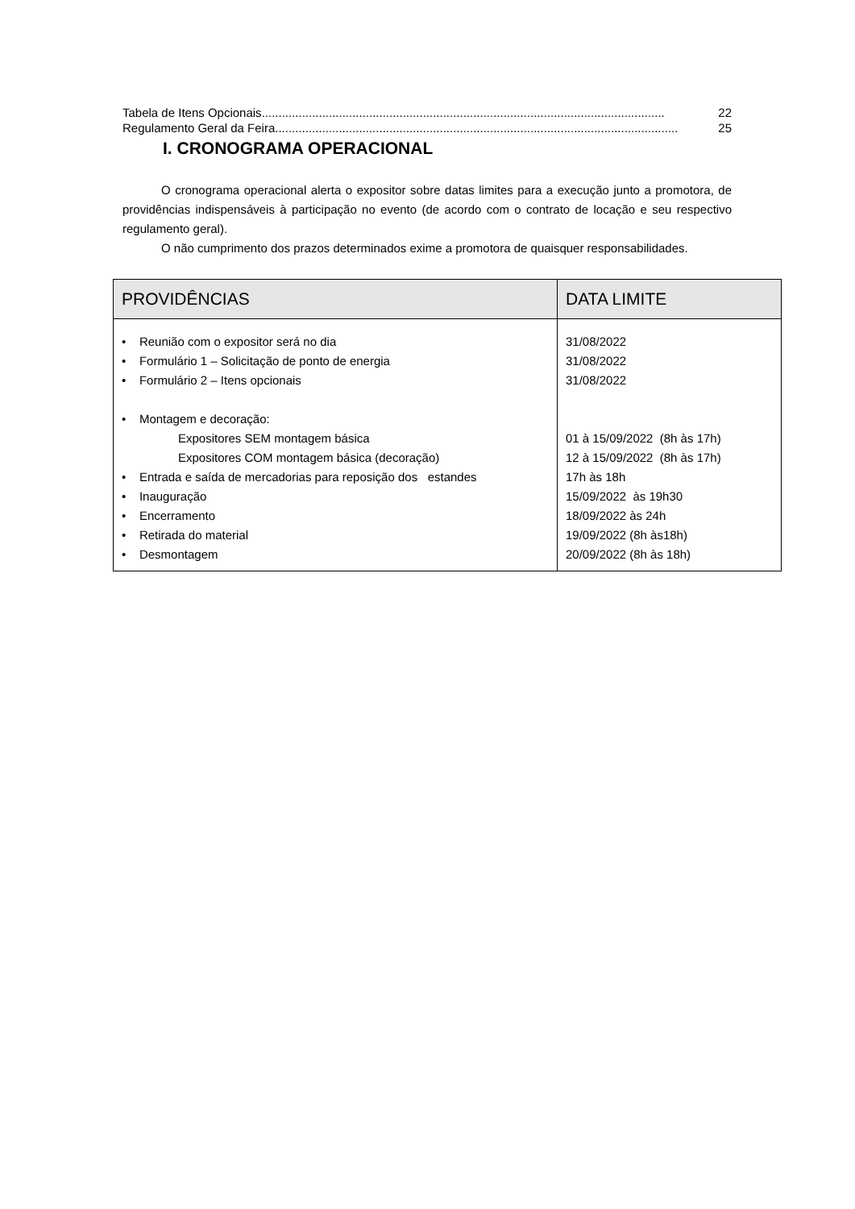Tabela de Itens Opcionais........................................................................................................................ 22
Regulamento Geral da Feira ........................................................................................................................ 25
I. CRONOGRAMA OPERACIONAL
O cronograma operacional alerta o expositor sobre datas limites para a execução junto a promotora, de providências indispensáveis à participação no evento (de acordo com o contrato de locação e seu respectivo regulamento geral).
O não cumprimento dos prazos determinados exime a promotora de quaisquer responsabilidades.
| PROVIDÊNCIAS | DATA LIMITE |
| --- | --- |
| • Reunião com o expositor será no dia • Formulário 1 – Solicitação de ponto de energia • Formulário 2 – Itens opcionais • Montagem e decoração: Expositores SEM montagem básica Expositores COM montagem básica (decoração) • Entrada e saída de mercadorias para reposição dos estandes • Inauguração • Encerramento • Retirada do material • Desmontagem | 31/08/2022 31/08/2022 31/08/2022 01 à 15/09/2022 (8h às 17h) 12 à 15/09/2022 (8h às 17h) 17h às 18h 15/09/2022 às 19h30 18/09/2022 às 24h 19/09/2022 (8h às18h) 20/09/2022 (8h às 18h) |